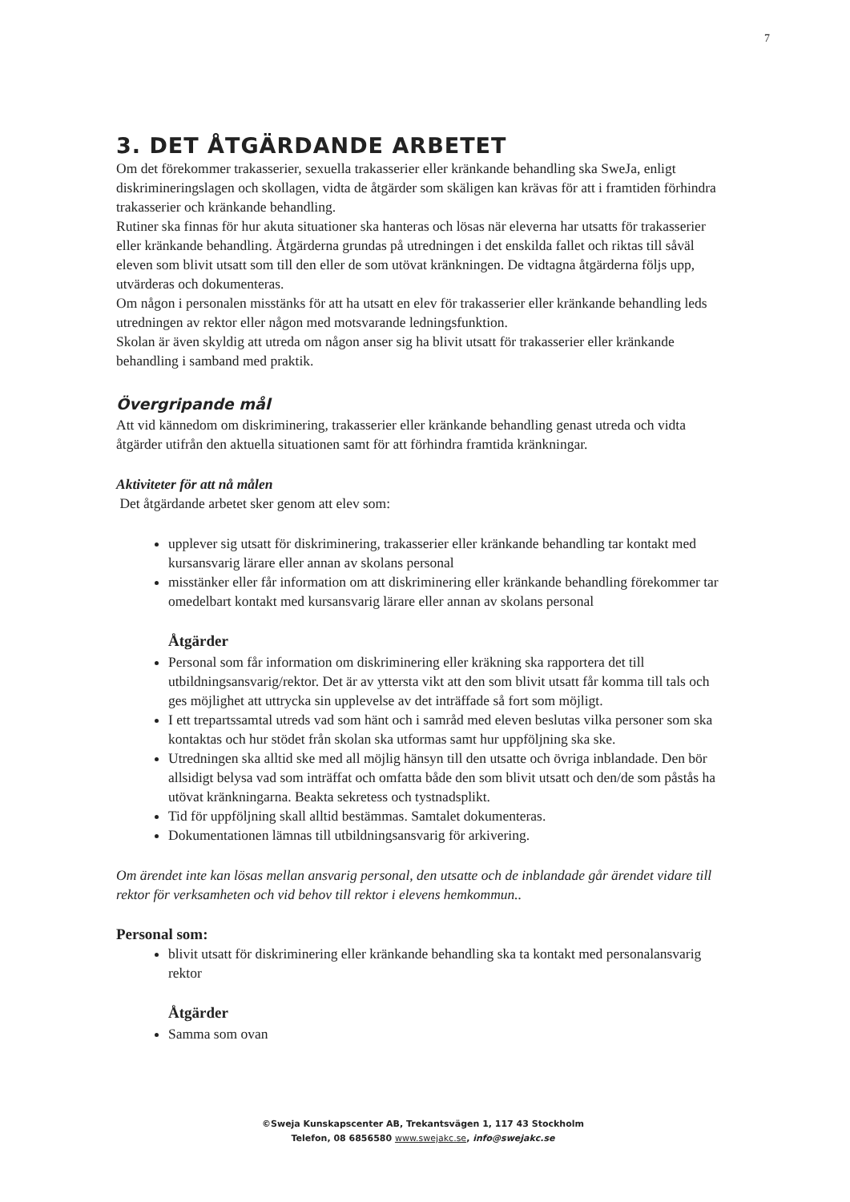7
3. DET ÅTGÄRDANDE ARBETET
Om det förekommer trakasserier, sexuella trakasserier eller kränkande behandling ska SweJa, enligt diskrimineringslagen och skollagen, vidta de åtgärder som skäligen kan krävas för att i framtiden förhindra trakasserier och kränkande behandling.
Rutiner ska finnas för hur akuta situationer ska hanteras och lösas när eleverna har utsatts för trakasserier eller kränkande behandling. Åtgärderna grundas på utredningen i det enskilda fallet och riktas till såväl eleven som blivit utsatt som till den eller de som utövat kränkningen. De vidtagna åtgärderna följs upp, utvärderas och dokumenteras.
Om någon i personalen misstänks för att ha utsatt en elev för trakasserier eller kränkande behandling leds utredningen av rektor eller någon med motsvarande ledningsfunktion.
Skolan är även skyldig att utreda om någon anser sig ha blivit utsatt för trakasserier eller kränkande behandling i samband med praktik.
Övergripande mål
Att vid kännedom om diskriminering, trakasserier eller kränkande behandling genast utreda och vidta åtgärder utifrån den aktuella situationen samt för att förhindra framtida kränkningar.
Aktiviteter för att nå målen
Det åtgärdande arbetet sker genom att elev som:
upplever sig utsatt för diskriminering, trakasserier eller kränkande behandling tar kontakt med kursansvarig lärare eller annan av skolans personal
misstänker eller får information om att diskriminering eller kränkande behandling förekommer tar omedelbart kontakt med kursansvarig lärare eller annan av skolans personal
Åtgärder
Personal som får information om diskriminering eller kräkning ska rapportera det till utbildningsansvarig/rektor. Det är av yttersta vikt att den som blivit utsatt får komma till tals och ges möjlighet att uttrycka sin upplevelse av det inträffade så fort som möjligt.
I ett trepartssamtal utreds vad som hänt och i samråd med eleven beslutas vilka personer som ska kontaktas och hur stödet från skolan ska utformas samt hur uppföljning ska ske.
Utredningen ska alltid ske med all möjlig hänsyn till den utsatte och övriga inblandade. Den bör allsidigt belysa vad som inträffat och omfatta både den som blivit utsatt och den/de som påstås ha utövat kränkningarna. Beakta sekretess och tystnadsplikt.
Tid för uppföljning skall alltid bestämmas. Samtalet dokumenteras.
Dokumentationen lämnas till utbildningsansvarig för arkivering.
Om ärendet inte kan lösas mellan ansvarig personal, den utsatte och de inblandade går ärendet vidare till rektor för verksamheten och vid behov till rektor i elevens hemkommun..
Personal som:
blivit utsatt för diskriminering eller kränkande behandling ska ta kontakt med personalansvarig rektor
Åtgärder
Samma som ovan
©Sweja Kunskapscenter AB, Trekantsvägen 1, 117 43 Stockholm
Telefon, 08 6856580 www.swejakc.se, info@swejakc.se